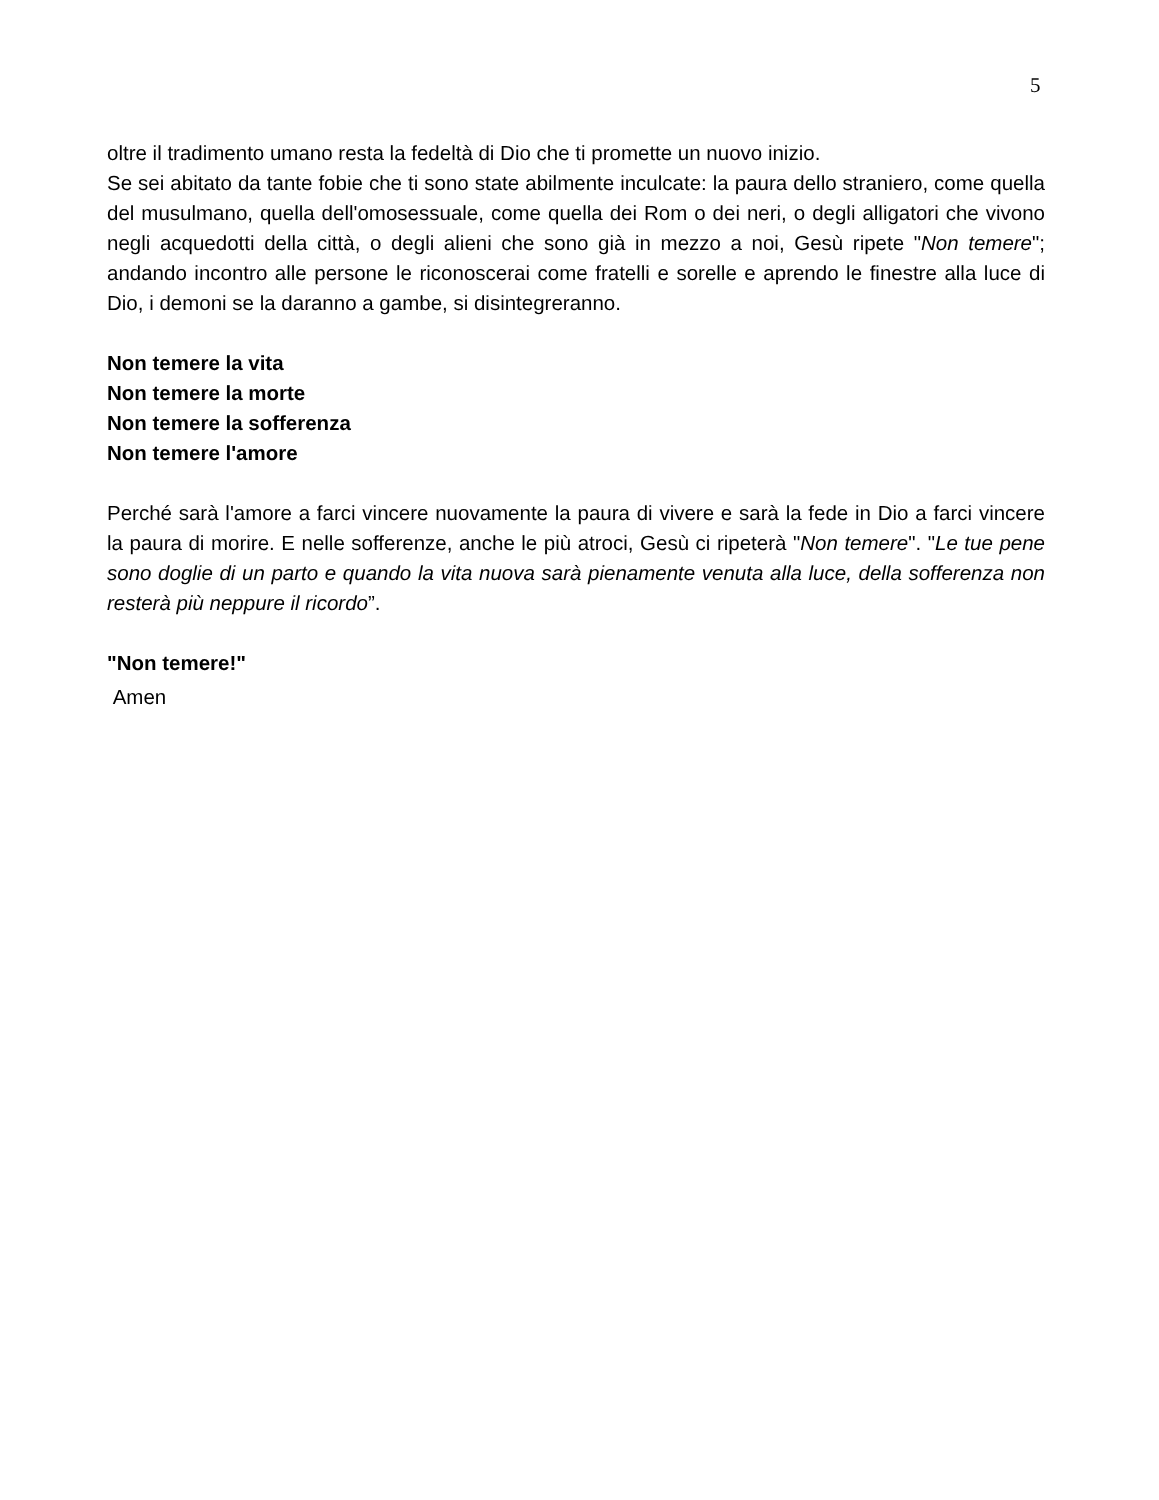5
oltre il tradimento umano resta la fedeltà di Dio che ti promette un nuovo inizio.
Se sei abitato da tante fobie che ti sono state abilmente inculcate: la paura dello straniero, come quella del musulmano, quella dell'omosessuale, come quella dei Rom o dei neri, o degli alligatori che vivono negli acquedotti della città, o degli alieni che sono già in mezzo a noi, Gesù ripete "Non temere"; andando incontro alle persone le riconoscerai come fratelli e sorelle e aprendo le finestre alla luce di Dio, i demoni se la daranno a gambe, si disintegreranno.
Non temere la vita
Non temere la morte
Non temere la sofferenza
Non temere l'amore
Perché sarà l'amore a farci vincere nuovamente la paura di vivere e sarà la fede in Dio a farci vincere la paura di morire. E nelle sofferenze, anche le più atroci, Gesù ci ripeterà "Non temere". "Le tue pene sono doglie di un parto e quando la vita nuova sarà pienamente venuta alla luce, della sofferenza non resterà più neppure il ricordo”.
"Non temere!"
Amen